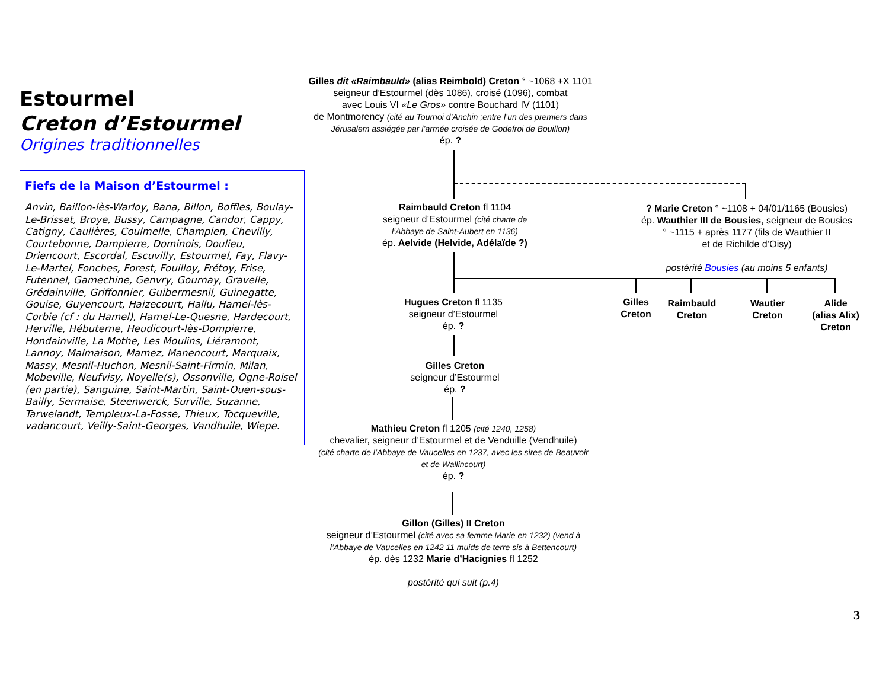Estourmel
Creton d’Estourmel
Origines traditionnelles
Fiefs de la Maison d’Estourmel :
Anvin, Baillon-lès-Warloy, Bana, Billon, Boffles, Boulay-Le-Brisset, Broye, Bussy, Campagne, Candor, Cappy, Catigny, Caulières, Coulmelle, Champien, Chevilly, Courtebonne, Dampierre, Dominois, Doulieu, Driencourt, Escordal, Escuvilly, Estourmel, Fay, Flavy-Le-Martel, Fonches, Forest, Fouilloy, Frétoy, Frise, Futennel, Gamechine, Genvry, Gournay, Gravelle, Grédainville, Griffonnier, Guibermesnil, Guinegatte, Gouise, Guyencourt, Haizecourt, Hallu, Hamel-lès-Corbie (cf : du Hamel), Hamel-Le-Quesne, Hardecourt, Herville, Hébuterne, Heudicourt-lès-Dompierre, Hondainville, La Mothe, Les Moulins, Liéramont, Lannoy, Malmaison, Mamez, Manencourt, Marquaix, Massy, Mesnil-Huchon, Mesnil-Saint-Firmin, Milan, Mobeville, Neufvisy, Noyelle(s), Ossonville, Ogne-Roisel (en partie), Sanguine, Saint-Martin, Saint-Ouen-sous-Bailly, Sermaise, Steenwerck, Surville, Suzanne, Tarwelandt, Templeux-La-Fosse, Thieux, Tocqueville, vadancourt, Veilly-Saint-Georges, Vandhuile, Wiepe.
Gilles dit «Raimbauld» (alias Reimbold) Creton ° ~1068 +X 1101
seigneur d’Estourmel (dès 1086), croisé (1096), combat
avec Louis VI «Le Gros» contre Bouchard IV (1101)
de Montmorency (cité au Tournoi d’Anchin ;entre l’un des premiers dans Jérusalem assiégée par l’armée croisée de Godefroi de Bouillon)
ép. ?
Raimbauld Creton fl 1104
seigneur d’Estourmel (cité charte de l’Abbaye de Saint-Aubert en 1136)
ép. Aelvide (Helvide, Adélaïde ?)
? Marie Creton ° ~1108 + 04/01/1165 (Bousies)
ép. Wauthier III de Bousies, seigneur de Bousies
° ~1115 + après 1177 (fils de Wauthier II
et de Richilde d’Oisy)
postérité Bousies (au moins 5 enfants)
Hugues Creton fl 1135
seigneur d’Estourmel
ép. ?
Gilles
Creton
Raimbauld
Creton
Wautier
Creton
Alide
(alias Alix)
Creton
Gilles Creton
seigneur d’Estourmel
ép. ?
Mathieu Creton fl 1205 (cité 1240, 1258)
chevalier, seigneur d’Estourmel et de Venduille (Vendhuile)
(cité charte de l’Abbaye de Vaucelles en 1237, avec les sires de Beauvoir et de Wallincourt)
ép. ?
Gillon (Gilles) II Creton
seigneur d’Estourmel (cité avec sa femme Marie en 1232) (vend à l’Abbaye de Vaucelles en 1242 11 muids de terre sis à Bettencourt)
ép. dès 1232 Marie d’Hacignies fl 1252
postérité qui suit (p.4)
3